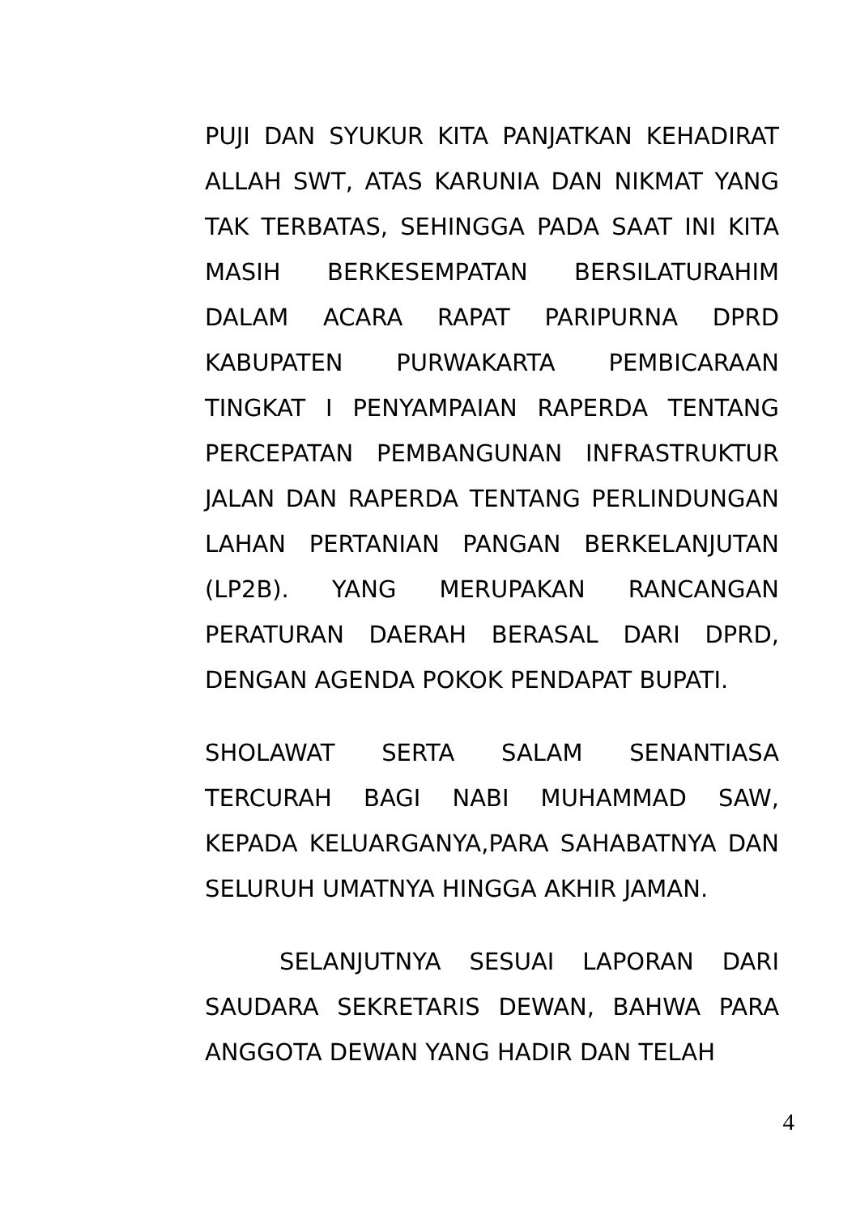PUJI DAN SYUKUR KITA PANJATKAN KEHADIRAT ALLAH SWT, ATAS KARUNIA DAN NIKMAT YANG TAK TERBATAS, SEHINGGA PADA SAAT INI KITA MASIH BERKESEMPATAN BERSILATURAHIM DALAM ACARA RAPAT PARIPURNA DPRD KABUPATEN PURWAKARTA PEMBICARAAN TINGKAT I PENYAMPAIAN RAPERDA TENTANG PERCEPATAN PEMBANGUNAN INFRASTRUKTUR JALAN DAN RAPERDA TENTANG PERLINDUNGAN LAHAN PERTANIAN PANGAN BERKELANJUTAN (LP2B). YANG MERUPAKAN RANCANGAN PERATURAN DAERAH BERASAL DARI DPRD, DENGAN AGENDA POKOK PENDAPAT BUPATI.
SHOLAWAT SERTA SALAM SENANTIASA TERCURAH BAGI NABI MUHAMMAD SAW, KEPADA KELUARGANYA,PARA SAHABATNYA DAN SELURUH UMATNYA HINGGA AKHIR JAMAN.
SELANJUTNYA SESUAI LAPORAN DARI SAUDARA SEKRETARIS DEWAN, BAHWA PARA ANGGOTA DEWAN YANG HADIR DAN TELAH
4